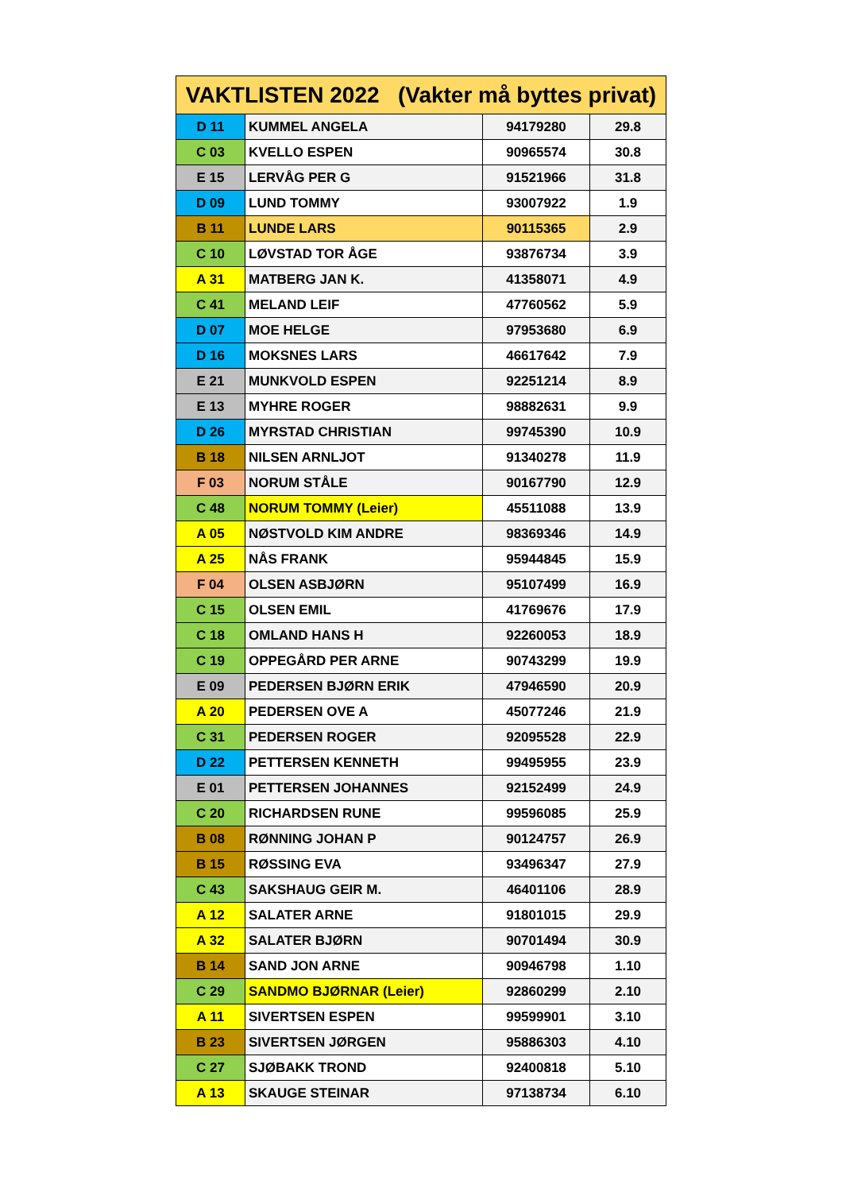| VAKTLISTEN 2022 (Vakter må byttes privat) | | | |
| --- | --- | --- | --- |
| D 11 | KUMMEL ANGELA | 94179280 | 29.8 |
| C 03 | KVELLO ESPEN | 90965574 | 30.8 |
| E 15 | LERVÅG PER G | 91521966 | 31.8 |
| D 09 | LUND TOMMY | 93007922 | 1.9 |
| B 11 | LUNDE LARS | 90115365 | 2.9 |
| C 10 | LØVSTAD TOR ÅGE | 93876734 | 3.9 |
| A 31 | MATBERG JAN K. | 41358071 | 4.9 |
| C 41 | MELAND LEIF | 47760562 | 5.9 |
| D 07 | MOE HELGE | 97953680 | 6.9 |
| D 16 | MOKSNES LARS | 46617642 | 7.9 |
| E 21 | MUNKVOLD ESPEN | 92251214 | 8.9 |
| E 13 | MYHRE ROGER | 98882631 | 9.9 |
| D 26 | MYRSTAD CHRISTIAN | 99745390 | 10.9 |
| B 18 | NILSEN ARNLJOT | 91340278 | 11.9 |
| F 03 | NORUM STÅLE | 90167790 | 12.9 |
| C 48 | NORUM TOMMY (Leier) | 45511088 | 13.9 |
| A 05 | NØSTVOLD KIM ANDRE | 98369346 | 14.9 |
| A 25 | NÅS FRANK | 95944845 | 15.9 |
| F 04 | OLSEN ASBJØRN | 95107499 | 16.9 |
| C 15 | OLSEN EMIL | 41769676 | 17.9 |
| C 18 | OMLAND HANS H | 92260053 | 18.9 |
| C 19 | OPPEGÅRD PER ARNE | 90743299 | 19.9 |
| E 09 | PEDERSEN BJØRN ERIK | 47946590 | 20.9 |
| A 20 | PEDERSEN OVE A | 45077246 | 21.9 |
| C 31 | PEDERSEN ROGER | 92095528 | 22.9 |
| D 22 | PETTERSEN KENNETH | 99495955 | 23.9 |
| E 01 | PETTERSEN JOHANNES | 92152499 | 24.9 |
| C 20 | RICHARDSEN RUNE | 99596085 | 25.9 |
| B 08 | RØNNING JOHAN P | 90124757 | 26.9 |
| B 15 | RØSSING EVA | 93496347 | 27.9 |
| C 43 | SAKSHAUG GEIR M. | 46401106 | 28.9 |
| A 12 | SALATER ARNE | 91801015 | 29.9 |
| A 32 | SALATER BJØRN | 90701494 | 30.9 |
| B 14 | SAND JON ARNE | 90946798 | 1.10 |
| C 29 | SANDMO BJØRNAR (Leier) | 92860299 | 2.10 |
| A 11 | SIVERTSEN ESPEN | 99599901 | 3.10 |
| B 23 | SIVERTSEN JØRGEN | 95886303 | 4.10 |
| C 27 | SJØBAKK TROND | 92400818 | 5.10 |
| A 13 | SKAUGE STEINAR | 97138734 | 6.10 |